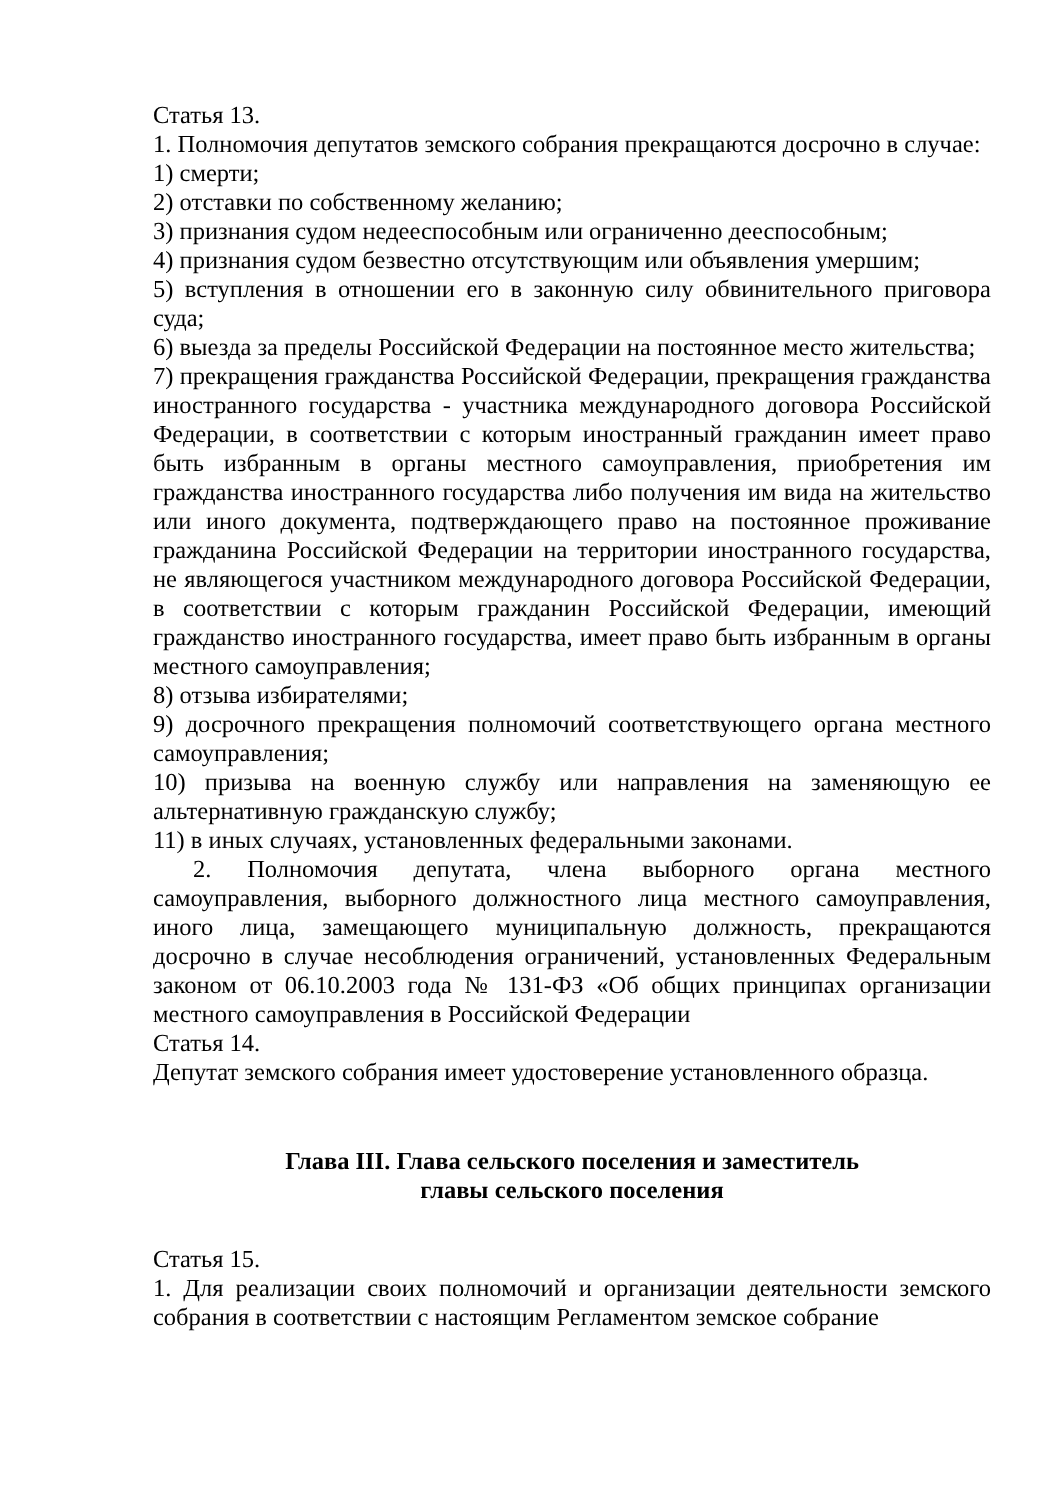Статья 13.
1. Полномочия депутатов земского собрания прекращаются досрочно в случае:
1) смерти;
2) отставки по собственному желанию;
3) признания судом недееспособным или ограниченно дееспособным;
4) признания судом безвестно отсутствующим или объявления умершим;
5) вступления в отношении его в законную силу обвинительного приговора суда;
6) выезда за пределы Российской Федерации на постоянное место жительства;
7) прекращения гражданства Российской Федерации, прекращения гражданства иностранного государства - участника международного договора Российской Федерации, в соответствии с которым иностранный гражданин имеет право быть избранным в органы местного самоуправления, приобретения им гражданства иностранного государства либо получения им вида на жительство или иного документа, подтверждающего право на постоянное проживание гражданина Российской Федерации на территории иностранного государства, не являющегося участником международного договора Российской Федерации, в соответствии с которым гражданин Российской Федерации, имеющий гражданство иностранного государства, имеет право быть избранным в органы местного самоуправления;
8) отзыва избирателями;
9) досрочного прекращения полномочий соответствующего органа местного самоуправления;
10) призыва на военную службу или направления на заменяющую ее альтернативную гражданскую службу;
11) в иных случаях, установленных федеральными законами.
2. Полномочия депутата, члена выборного органа местного самоуправления, выборного должностного лица местного самоуправления, иного лица, замещающего муниципальную должность, прекращаются досрочно в случае несоблюдения ограничений, установленных Федеральным законом от 06.10.2003 года № 131-ФЗ «Об общих принципах организации местного самоуправления в Российской Федерации
Статья 14.
Депутат земского собрания имеет удостоверение установленного образца.
Глава III. Глава сельского поселения и заместитель
главы сельского поселения
Статья 15.
1. Для реализации своих полномочий и организации деятельности земского собрания в соответствии с настоящим Регламентом земское собрание